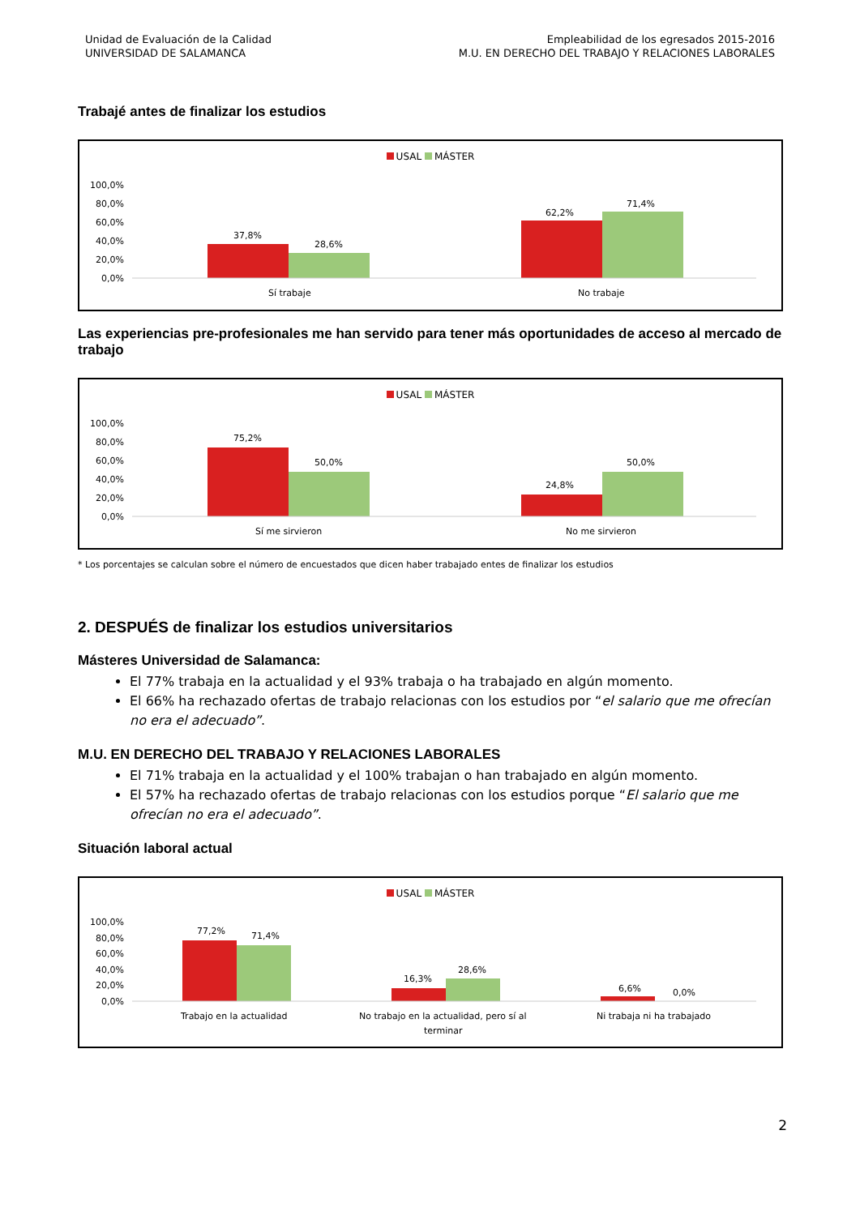Unidad de Evaluación de la Calidad
UNIVERSIDAD DE SALAMANCA
Empleabilidad de los egresados 2015-2016
M.U. EN DERECHO DEL TRABAJO Y RELACIONES LABORALES
Trabajé antes de finalizar los estudios
USAL MÁSTER
100,0%
80,0%
60,0%
40,0%
20,0%
0,0%
37,8%
28,6%
62,2%
71,4%
Sí trabaje
No trabaje
Las experiencias pre-profesionales me han servido para tener más oportunidades de acceso al mercado de trabajo
USAL MÁSTER
100,0%
80,0%
60,0%
40,0%
20,0%
0,0%
75,2%
50,0%
24,8%
50,0%
Sí me sirvieron
No me sirvieron
* Los porcentajes se calculan sobre el número de encuestados que dicen haber trabajado entes de finalizar los estudios
2. DESPUÉS de finalizar los estudios universitarios
Másteres Universidad de Salamanca:
El 77% trabaja en la actualidad y el 93% trabaja o ha trabajado en algún momento.
El 66% ha rechazado ofertas de trabajo relacionas con los estudios por “el salario que me ofrecían no era el adecuado”.
M.U. EN DERECHO DEL TRABAJO Y RELACIONES LABORALES
El 71% trabaja en la actualidad y el 100% trabajan o han trabajado en algún momento.
El 57% ha rechazado ofertas de trabajo relacionas con los estudios porque “El salario que me ofrecían no era el adecuado”.
Situación laboral actual
USAL MÁSTER
100,0%
80,0%
60,0%
40,0%
20,0%
0,0%
77,2%
71,4%
16,3%
28,6%
6,6%
0,0%
Trabajo en la actualidad
No trabajo en la actualidad, pero sí al
terminar
Ni trabaja ni ha trabajado
2